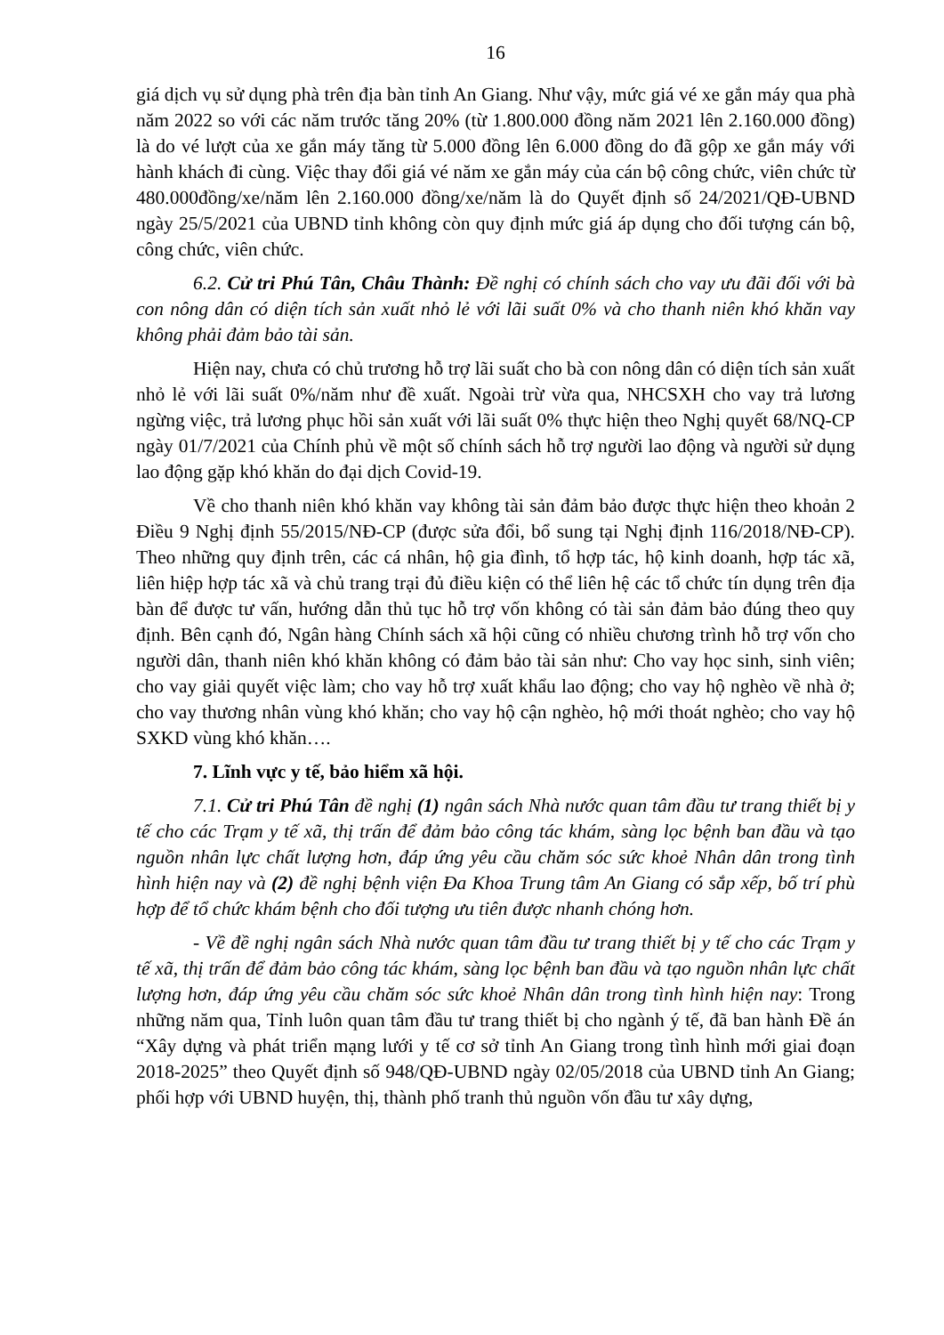16
giá dịch vụ sử dụng phà trên địa bàn tỉnh An Giang. Như vậy, mức giá vé xe gắn máy qua phà năm 2022 so với các năm trước tăng 20% (từ 1.800.000 đồng năm 2021 lên 2.160.000 đồng) là do vé lượt của xe gắn máy tăng từ 5.000 đồng lên 6.000 đồng do đã gộp xe gắn máy với hành khách đi cùng. Việc thay đổi giá vé năm xe gắn máy của cán bộ công chức, viên chức từ 480.000đồng/xe/năm lên 2.160.000 đồng/xe/năm là do Quyết định số 24/2021/QĐ-UBND ngày 25/5/2021 của UBND tỉnh không còn quy định mức giá áp dụng cho đối tượng cán bộ, công chức, viên chức.
6.2. Cử tri Phú Tân, Châu Thành: Đề nghị có chính sách cho vay ưu đãi đối với bà con nông dân có diện tích sản xuất nhỏ lẻ với lãi suất 0% và cho thanh niên khó khăn vay không phải đảm bảo tài sản.
Hiện nay, chưa có chủ trương hỗ trợ lãi suất cho bà con nông dân có diện tích sản xuất nhỏ lẻ với lãi suất 0%/năm như đề xuất. Ngoài trừ vừa qua, NHCSXH cho vay trả lương ngừng việc, trả lương phục hồi sản xuất với lãi suất 0% thực hiện theo Nghị quyết 68/NQ-CP ngày 01/7/2021 của Chính phủ về một số chính sách hỗ trợ người lao động và người sử dụng lao động gặp khó khăn do đại dịch Covid-19.
Về cho thanh niên khó khăn vay không tài sản đảm bảo được thực hiện theo khoản 2 Điều 9 Nghị định 55/2015/NĐ-CP (được sửa đổi, bổ sung tại Nghị định 116/2018/NĐ-CP). Theo những quy định trên, các cá nhân, hộ gia đình, tổ hợp tác, hộ kinh doanh, hợp tác xã, liên hiệp hợp tác xã và chủ trang trại đủ điều kiện có thể liên hệ các tổ chức tín dụng trên địa bàn để được tư vấn, hướng dẫn thủ tục hỗ trợ vốn không có tài sản đảm bảo đúng theo quy định. Bên cạnh đó, Ngân hàng Chính sách xã hội cũng có nhiều chương trình hỗ trợ vốn cho người dân, thanh niên khó khăn không có đảm bảo tài sản như: Cho vay học sinh, sinh viên; cho vay giải quyết việc làm; cho vay hỗ trợ xuất khẩu lao động; cho vay hộ nghèo về nhà ở; cho vay thương nhân vùng khó khăn; cho vay hộ cận nghèo, hộ mới thoát nghèo; cho vay hộ SXKD vùng khó khăn….
7. Lĩnh vực y tế, bảo hiểm xã hội.
7.1. Cử tri Phú Tân đề nghị (1) ngân sách Nhà nước quan tâm đầu tư trang thiết bị y tế cho các Trạm y tế xã, thị trấn để đảm bảo công tác khám, sàng lọc bệnh ban đầu và tạo nguồn nhân lực chất lượng hơn, đáp ứng yêu cầu chăm sóc sức khoẻ Nhân dân trong tình hình hiện nay và (2) đề nghị bệnh viện Đa Khoa Trung tâm An Giang có sắp xếp, bố trí phù hợp để tổ chức khám bệnh cho đối tượng ưu tiên được nhanh chóng hơn.
- Về đề nghị ngân sách Nhà nước quan tâm đầu tư trang thiết bị y tế cho các Trạm y tế xã, thị trấn để đảm bảo công tác khám, sàng lọc bệnh ban đầu và tạo nguồn nhân lực chất lượng hơn, đáp ứng yêu cầu chăm sóc sức khoẻ Nhân dân trong tình hình hiện nay: Trong những năm qua, Tỉnh luôn quan tâm đầu tư trang thiết bị cho ngành ý tế, đã ban hành Đề án “Xây dựng và phát triển mạng lưới y tế cơ sở tỉnh An Giang trong tình hình mới giai đoạn 2018-2025” theo Quyết định số 948/QĐ-UBND ngày 02/05/2018 của UBND tỉnh An Giang; phối hợp với UBND huyện, thị, thành phố tranh thủ nguồn vốn đầu tư xây dựng,